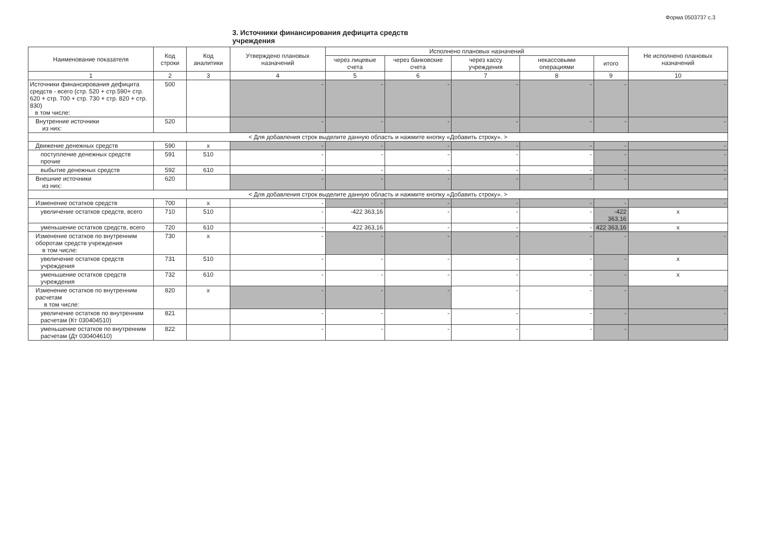Форма 0503737 с.3
3. Источники финансирования дефицита средств учреждения
| Наименование показателя | Код строки | Код аналитики | Утверждено плановых назначений | Исполнено плановых назначений | | | | | Не исполнено плановых назначений |
| --- | --- | --- | --- | --- | --- | --- | --- | --- | --- |
| | | | | через лицевые счета | через банковские счета | через кассу учреждения | некассовыми операциями | итого | |
| 1 | 2 | 3 | 4 | 5 | 6 | 7 | 8 | 9 | 10 |
| Источники финансирования дефицита средств - всего (стр. 520 + стр.590+ стр. 620 + стр. 700 + стр. 730 + стр. 820 + стр. 830) в том числе: | 500 | | - | - | - | - | - | - | - |
| Внутренние источники из них: | 520 | | - | - | - | - | - | - | - |
| < Для добавления строк выделите данную область и нажмите кнопку «Добавить строку». > | | | | | | | | | |
| Движение денежных средств | 590 | x | - | - | - | - | - | - | - |
| поступление денежных средств прочие | 591 | 510 | - | - | - | - | - | - | - |
| выбытие денежных средств | 592 | 610 | - | - | - | - | - | - | - |
| Внешние источники из них: | 620 | | - | - | - | - | - | - | - |
| < Для добавления строк выделите данную область и нажмите кнопку «Добавить строку». > | | | | | | | | | |
| Изменение остатков средств | 700 | x | - | - | - | - | - | - | - |
| увеличение остатков средств, всего | 710 | 510 | - | -422 363,16 | - | - | - | -422 363,16 | x |
| уменьшение остатков средств, всего | 720 | 610 | - | 422 363,16 | - | - | - | 422 363,16 | x |
| Изменение остатков по внутренним оборотам средств учреждения в том числе: | 730 | x | - | - | - | - | - | - | - |
| увеличение остатков средств учреждения | 731 | 510 | - | - | - | - | - | - | x |
| уменьшение остатков средств учреждения | 732 | 610 | - | - | - | - | - | - | x |
| Изменение остатков по внутренним расчетам в том числе: | 820 | x | - | - | - | - | - | - | - |
| увеличение остатков по внутренним расчетам (Кт 030404510) | 821 | | - | - | - | - | - | - | - |
| уменьшение остатков по внутренним расчетам (Дт 030404610) | 822 | | - | - | - | - | - | - | - |